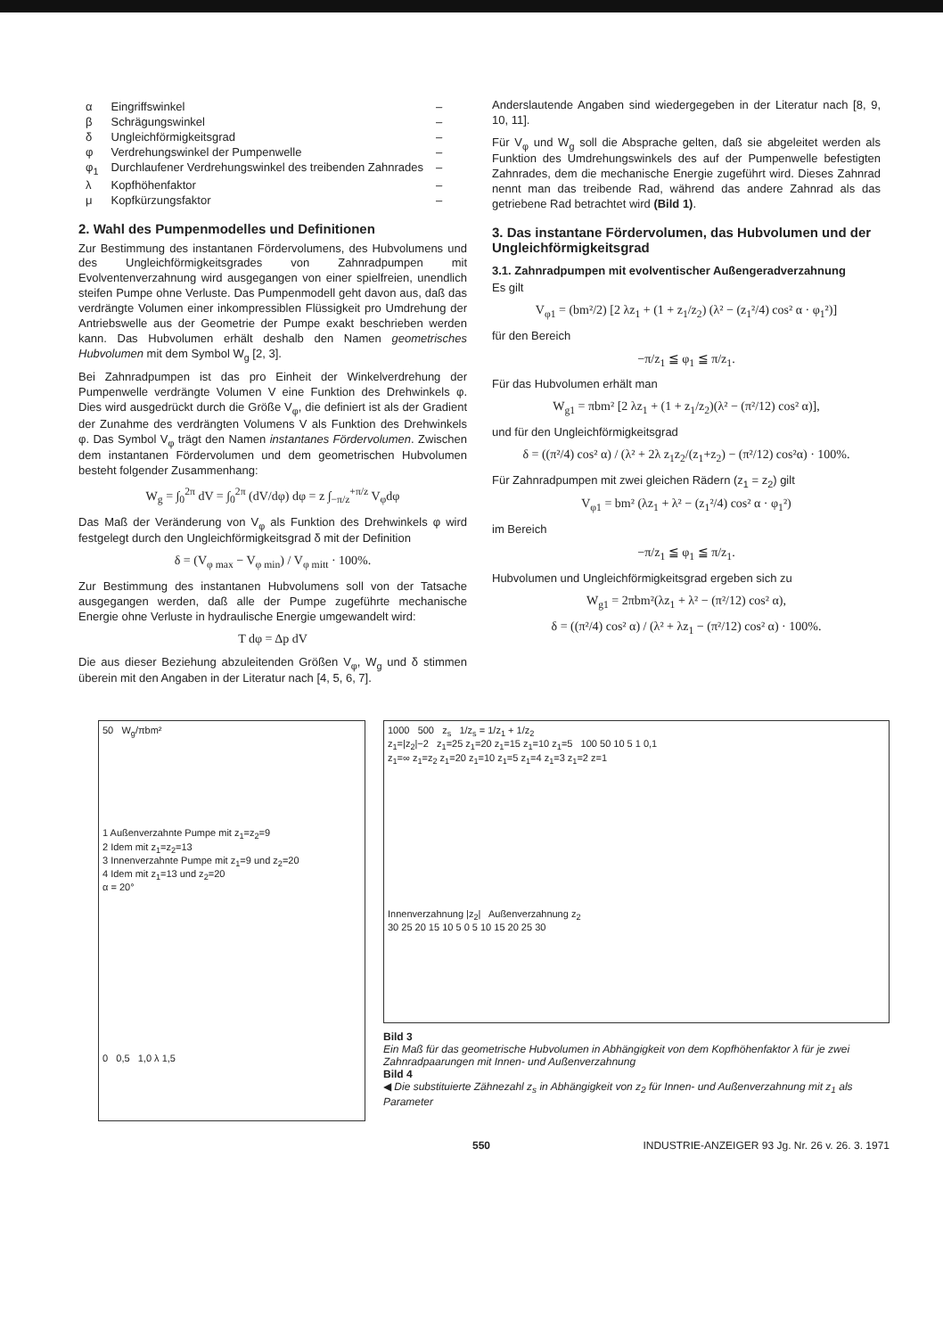| α | Eingriffswinkel | – |
| β | Schrägungswinkel | – |
| δ | Ungleichförmigkeitsgrad | – |
| φ | Verdrehungswinkel der Pumpenwelle | – |
| φ<sub>1</sub> | Durchlaufener Verdrehungswinkel des treibenden Zahnrades | – |
| λ | Kopfhöhenfaktor | – |
| μ | Kopfkürzungsfaktor | – |
2. Wahl des Pumpenmodelles und Definitionen
Zur Bestimmung des instantanen Fördervolumens, des Hubvolumens und des Ungleichförmigkeitsgrades von Zahnradpumpen mit Evolventenverzahnung wird ausgegangen von einer spielfreien, unendlich steifen Pumpe ohne Verluste. Das Pumpenmodell geht davon aus, daß das verdrängte Volumen einer inkompressiblen Flüssigkeit pro Umdrehung der Antriebswelle aus der Geometrie der Pumpe exakt beschrieben werden kann. Das Hubvolumen erhält deshalb den Namen geometrisches Hubvolumen mit dem Symbol W<sub>g</sub> [2, 3].
Bei Zahnradpumpen ist das pro Einheit der Winkelverdrehung der Pumpenwelle verdrängte Volumen V eine Funktion des Drehwinkels φ. Dies wird ausgedrückt durch die Größe V<sub>φ</sub>, die definiert ist als der Gradient der Zunahme des verdrängten Volumens V als Funktion des Drehwinkels φ. Das Symbol V<sub>φ</sub> trägt den Namen instantanes Fördervolumen. Zwischen dem instantanen Fördervolumen und dem geometrischen Hubvolumen besteht folgender Zusammenhang:
W<sub>g</sub> = ∫<sub>0</sub><sup>2π</sup> dV = ∫<sub>0</sub><sup>2π</sup> (dV/dφ) dφ = z ∫<sub>−π/z</sub><sup>+π/z</sup> V<sub>φ</sub>dφ
Das Maß der Veränderung von V<sub>φ</sub> als Funktion des Drehwinkels φ wird festgelegt durch den Ungleichförmigkeitsgrad δ mit der Definition
δ = (V<sub>φ max</sub> − V<sub>φ min</sub>) / V<sub>φ mitt</sub> · 100%.
Zur Bestimmung des instantanen Hubvolumens soll von der Tatsache ausgegangen werden, daß alle der Pumpe zugeführte mechanische Energie ohne Verluste in hydraulische Energie umgewandelt wird:
T dφ = Δp dV
Die aus dieser Beziehung abzuleitenden Größen V<sub>φ</sub>, W<sub>g</sub> und δ stimmen überein mit den Angaben in der Literatur nach [4, 5, 6, 7].
Anderslautende Angaben sind wiedergegeben in der Literatur nach [8, 9, 10, 11].
Für V<sub>φ</sub> und W<sub>g</sub> soll die Absprache gelten, daß sie abgeleitet werden als Funktion des Umdrehungswinkels des auf der Pumpenwelle befestigten Zahnrades, dem die mechanische Energie zugeführt wird. Dieses Zahnrad nennt man das treibende Rad, während das andere Zahnrad als das getriebene Rad betrachtet wird (Bild 1).
3. Das instantane Fördervolumen, das Hubvolumen und der Ungleichförmigkeitsgrad
3.1. Zahnradpumpen mit evolventischer Außengeradverzahnung
Es gilt
V<sub>φ1</sub> = (bm²/2) [2 λz<sub>1</sub> + (1 + z<sub>1</sub>/z<sub>2</sub>) (λ² − (z<sub>1</sub>²/4) cos² α · φ<sub>1</sub>²)]
für den Bereich
−π/z<sub>1</sub> ≦ φ<sub>1</sub> ≦ π/z<sub>1</sub>.
Für das Hubvolumen erhält man
W<sub>g1</sub> = πbm² [2 λz<sub>1</sub> + (1 + z<sub>1</sub>/z<sub>2</sub>)(λ² − (π²/12) cos² α)],
und für den Ungleichförmigkeitsgrad
δ = ((π²/4) cos² α) / (λ² + 2λ z<sub>1</sub>z<sub>2</sub>/(z<sub>1</sub>+z<sub>2</sub>) − (π²/12) cos²α) · 100%.
Für Zahnradpumpen mit zwei gleichen Rädern (z<sub>1</sub> = z<sub>2</sub>) gilt
V<sub>φ1</sub> = bm² (λz<sub>1</sub> + λ² − (z<sub>1</sub>²/4) cos² α · φ<sub>1</sub>²)
im Bereich
−π/z<sub>1</sub> ≦ φ<sub>1</sub> ≦ π/z<sub>1</sub>.
Hubvolumen und Ungleichförmigkeitsgrad ergeben sich zu
W<sub>g1</sub> = 2πbm²(λz<sub>1</sub> + λ² − (π²/12) cos² α),
δ = ((π²/4) cos² α) / (λ² + λz<sub>1</sub> − (π²/12) cos² α) · 100%.
50 W<sub>g</sub>/πbm²
1 Außenverzahnte Pumpe mit z<sub>1</sub>=z<sub>2</sub>=9
2 Idem mit z<sub>1</sub>=z<sub>2</sub>=13
3 Innenverzahnte Pumpe mit z<sub>1</sub>=9 und z<sub>2</sub>=20
4 Idem mit z<sub>1</sub>=13 und z<sub>2</sub>=20
α = 20°
0 0,5 1,0 λ 1,5
1000 500 z<sub>s</sub> 1/z<sub>s</sub> = 1/z<sub>1</sub> + 1/z<sub>2</sub>
z<sub>1</sub>=|z<sub>2</sub>|−2 z<sub>1</sub>=25 z<sub>1</sub>=20 z<sub>1</sub>=15 z<sub>1</sub>=10 z<sub>1</sub>=5 100 50 10 5 1 0,1
z<sub>1</sub>=∞ z<sub>1</sub>=z<sub>2</sub> z<sub>1</sub>=20 z<sub>1</sub>=10 z<sub>1</sub>=5 z<sub>1</sub>=4 z<sub>1</sub>=3 z<sub>1</sub>=2 z=1
Innenverzahnung |z<sub>2</sub>| Außenverzahnung z<sub>2</sub>
30 25 20 15 10 5 0 5 10 15 20 25 30
Bild 3
Ein Maß für das geometrische Hubvolumen in Abhängigkeit von dem Kopfhöhenfaktor λ für je zwei Zahnradpaarungen mit Innen- und Außenverzahnung
Bild 4
◀ Die substituierte Zähnezahl z<sub>s</sub> in Abhängigkeit von z<sub>2</sub> für Innen- und Außenverzahnung mit z<sub>1</sub> als Parameter
550 INDUSTRIE-ANZEIGER 93 Jg. Nr. 26 v. 26. 3. 1971